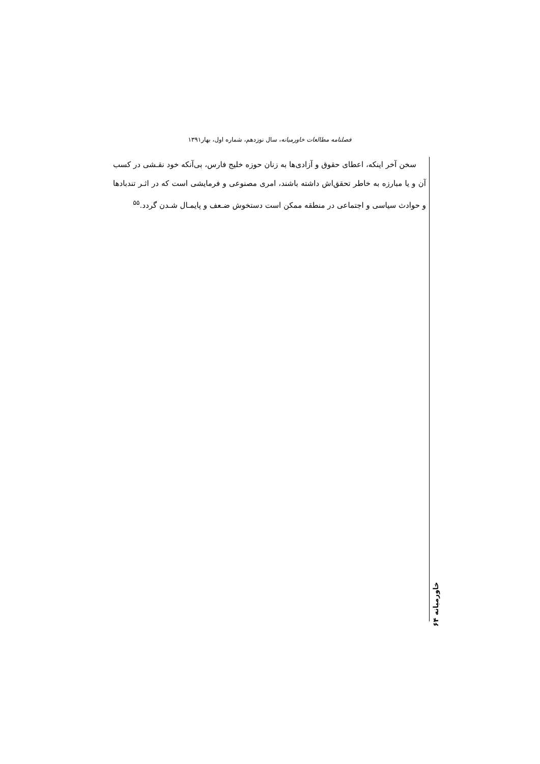فصلنامه مطالعات خاورمیانه، سال نوزدهم، شماره اول، بهار۱۳۹۱
سخن آخر اینکه، اعطای حقوق و آزادی‌ها به زنان حوزه خلیج فارس، بی‌آنکه خود نقـشی در کسب آن و یا مبارزه به خاطر تحقق‌اش داشته باشند، امری مصنوعی و فرمایشی است که در اثـر تندبادها و حوادث سیاسی و اجتماعی در منطقه ممکن است دستخوش ضـعف و پایمـال شـدن گردد.<sup>۵۵</sup>
خاورمیانه ۶۴